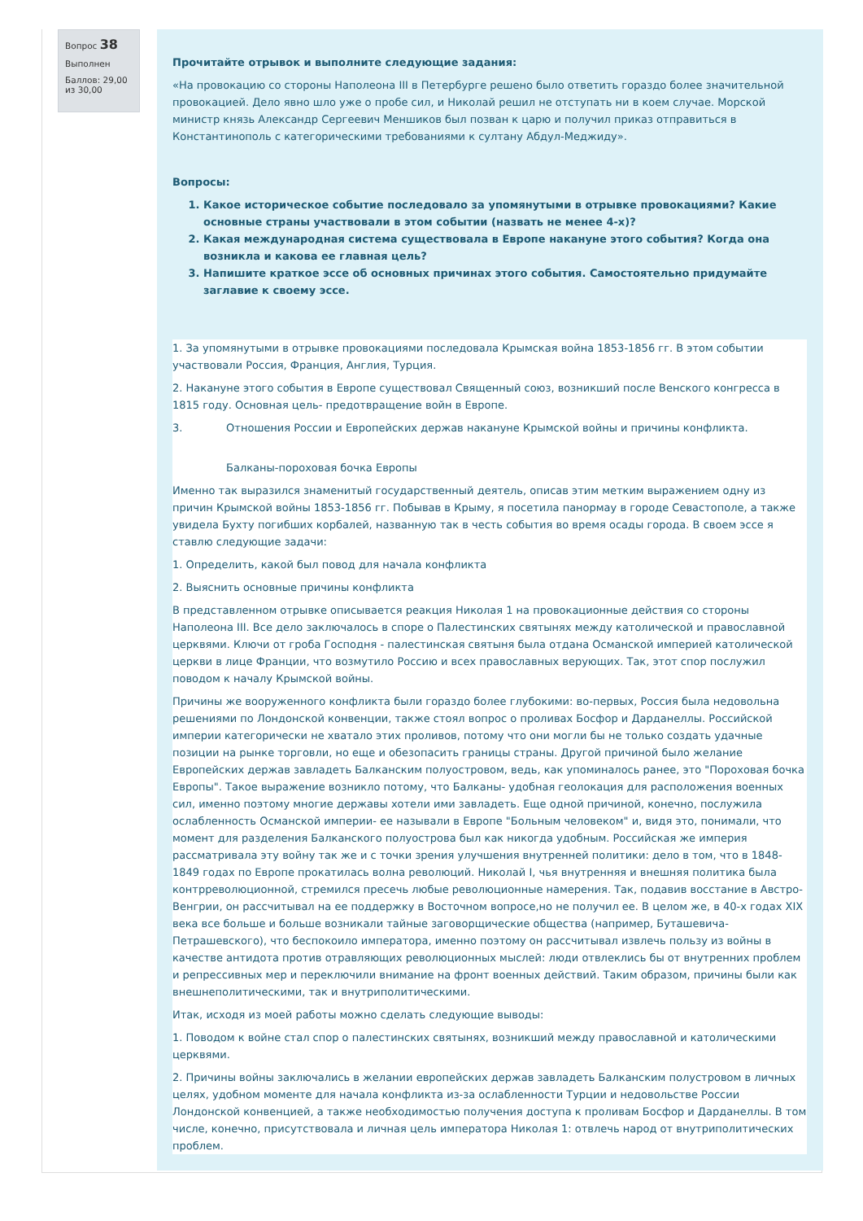Вопрос 38
Выполнен
Баллов: 29,00 из 30,00
Прочитайте отрывок и выполните следующие задания:
«На провокацию со стороны Наполеона III в Петербурге решено было ответить гораздо более значительной провокацией. Дело явно шло уже о пробе сил, и Николай решил не отступать ни в коем случае. Морской министр князь Александр Сергеевич Меншиков был позван к царю и получил приказ отправиться в Константинополь с категорическими требованиями к султану Абдул-Меджиду».
Вопросы:
1. Какое историческое событие последовало за упомянутыми в отрывке провокациями? Какие основные страны участвовали в этом событии (назвать не менее 4-х)?
2. Какая международная система существовала в Европе накануне этого события? Когда она возникла и какова ее главная цель?
3. Напишите краткое эссе об основных причинах этого события. Самостоятельно придумайте заглавие к своему эссе.
1. За упомянутыми в отрывке провокациями последовала Крымская война 1853-1856 гг. В этом событии участвовали Россия, Франция, Англия, Турция.
2. Накануне этого события в Европе существовал Священный союз, возникший после Венского конгресса в 1815 году. Основная цель- предотвращение войн в Европе.
3. Отношения России и Европейских держав накануне Крымской войны и причины конфликта.
Балканы-пороховая бочка Европы
Именно так выразился знаменитый государственный деятель, описав этим метким выражением одну из причин Крымской войны 1853-1856 гг. Побывав в Крыму, я посетила панормау в городе Севастополе, а также увидела Бухту погибших корбалей, названную так в честь события во время осады города. В своем эссе я ставлю следующие задачи:
1. Определить, какой был повод для начала конфликта
2. Выяснить основные причины конфликта
В представленном отрывке описывается реакция Николая 1 на провокационные действия со стороны Наполеона III. Все дело заключалось в споре о Палестинских святынях между католической и православной церквями. Ключи от гроба Господня - палестинская святыня была отдана Османской империей католической церкви в лице Франции, что возмутило Россию и всех православных верующих. Так, этот спор послужил поводом к началу Крымской войны.
Причины же вооруженного конфликта были гораздо более глубокими: во-первых, Россия была недовольна решениями по Лондонской конвенции, также стоял вопрос о проливах Босфор и Дарданеллы. Российской империи категорически не хватало этих проливов, потому что они могли бы не только создать удачные позиции на рынке торговли, но еще и обезопасить границы страны. Другой причиной было желание Европейских держав завладеть Балканским полуостровом, ведь, как упоминалось ранее, это "Пороховая бочка Европы". Такое выражение возникло потому, что Балканы- удобная геолокация для расположения военных сил, именно поэтому многие державы хотели ими завладеть. Еще одной причиной, конечно, послужила ослабленность Османской империи- ее называли в Европе "Больным человеком" и, видя это, понимали, что момент для разделения Балканского полуострова был как никогда удобным. Российская же империя рассматривала эту войну так же и с точки зрения улучшения внутренней политики: дело в том, что в 1848-1849 годах по Европе прокатилась волна революций. Николай I, чья внутренняя и внешняя политика была контрреволюционной, стремился пресечь любые революционные намерения. Так, подавив восстание в Австро-Венгрии, он рассчитывал на ее поддержку в Восточном вопросе,но не получил ее. В целом же, в 40-х годах XIX века все больше и больше возникали тайные заговорщические общества (например, Буташевича-Петрашевского), что беспокоило императора, именно поэтому он рассчитывал извлечь пользу из войны в качестве антидота против отравляющих революционных мыслей: люди отвлеклись бы от внутренних проблем и репрессивных мер и переключили внимание на фронт военных действий. Таким образом, причины были как внешнеполитическими, так и внутриполитическими.
Итак, исходя из моей работы можно сделать следующие выводы:
1. Поводом к войне стал спор о палестинских святынях, возникший между православной и католическими церквями.
2. Причины войны заключались в желании европейских держав завладеть Балканским полустровом в личных целях, удобном моменте для начала конфликта из-за ослабленности Турции и недовольстве России Лондонской конвенцией, а также необходимостью получения доступа к проливам Босфор и Дарданеллы. В том числе, конечно, присутствовала и личная цель императора Николая 1: отвлечь народ от внутриполитических проблем.